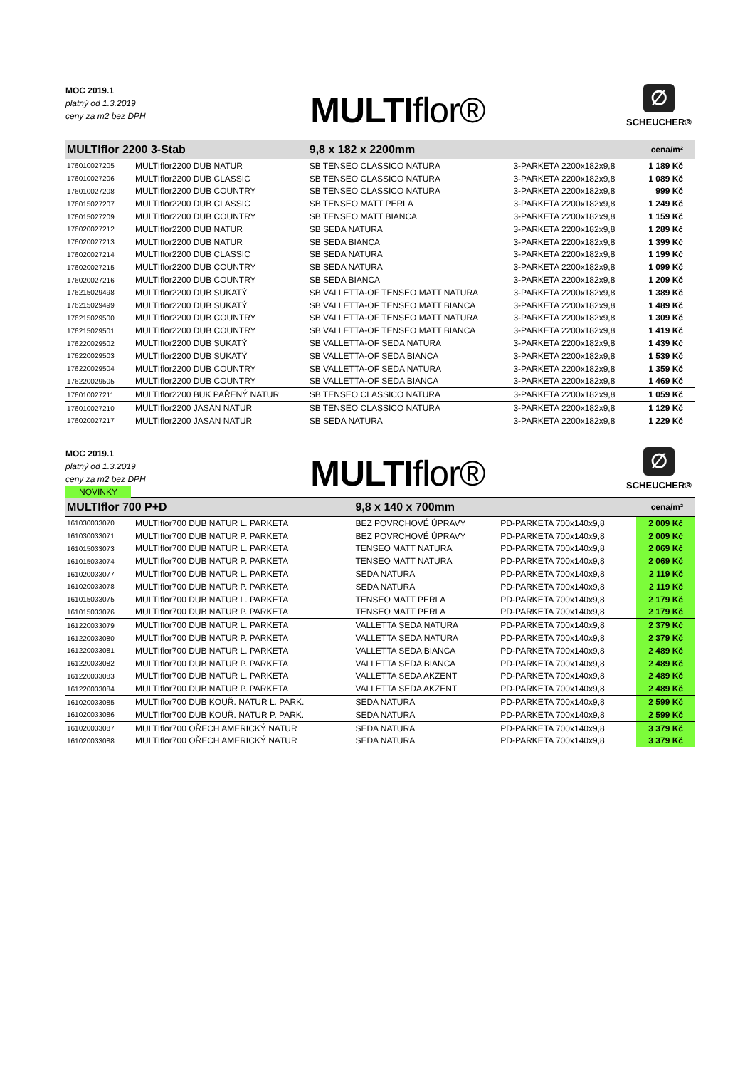MOC 2019.1
platný od 1.3.2019
ceny za m2 bez DPH
MULTIflor®
∅
SCHEUCHER®
| MULTIflor 2200 3-Stab | | 9,8 x 182 x 2200mm | | cena/m² |
| 176010027205 | MULTIflor2200 DUB NATUR | SB TENSEO CLASSICO NATURA | 3-PARKETA 2200x182x9,8 | 1 189 Kč |
| 176010027206 | MULTIflor2200 DUB CLASSIC | SB TENSEO CLASSICO NATURA | 3-PARKETA 2200x182x9,8 | 1 089 Kč |
| 176010027208 | MULTIflor2200 DUB COUNTRY | SB TENSEO CLASSICO NATURA | 3-PARKETA 2200x182x9,8 | 999 Kč |
| 176015027207 | MULTIflor2200 DUB CLASSIC | SB TENSEO MATT PERLA | 3-PARKETA 2200x182x9,8 | 1 249 Kč |
| 176015027209 | MULTIflor2200 DUB COUNTRY | SB TENSEO MATT BIANCA | 3-PARKETA 2200x182x9,8 | 1 159 Kč |
| 176020027212 | MULTIflor2200 DUB NATUR | SB SEDA NATURA | 3-PARKETA 2200x182x9,8 | 1 289 Kč |
| 176020027213 | MULTIflor2200 DUB NATUR | SB SEDA BIANCA | 3-PARKETA 2200x182x9,8 | 1 399 Kč |
| 176020027214 | MULTIflor2200 DUB CLASSIC | SB SEDA NATURA | 3-PARKETA 2200x182x9,8 | 1 199 Kč |
| 176020027215 | MULTIflor2200 DUB COUNTRY | SB SEDA NATURA | 3-PARKETA 2200x182x9,8 | 1 099 Kč |
| 176020027216 | MULTIflor2200 DUB COUNTRY | SB SEDA BIANCA | 3-PARKETA 2200x182x9,8 | 1 209 Kč |
| 176215029498 | MULTIflor2200 DUB SUKATÝ | SB VALLETTA-OF TENSEO MATT NATURA | 3-PARKETA 2200x182x9,8 | 1 389 Kč |
| 176215029499 | MULTIflor2200 DUB SUKATÝ | SB VALLETTA-OF TENSEO MATT BIANCA | 3-PARKETA 2200x182x9,8 | 1 489 Kč |
| 176215029500 | MULTIflor2200 DUB COUNTRY | SB VALLETTA-OF TENSEO MATT NATURA | 3-PARKETA 2200x182x9,8 | 1 309 Kč |
| 176215029501 | MULTIflor2200 DUB COUNTRY | SB VALLETTA-OF TENSEO MATT BIANCA | 3-PARKETA 2200x182x9,8 | 1 419 Kč |
| 176220029502 | MULTIflor2200 DUB SUKATÝ | SB VALLETTA-OF SEDA NATURA | 3-PARKETA 2200x182x9,8 | 1 439 Kč |
| 176220029503 | MULTIflor2200 DUB SUKATÝ | SB VALLETTA-OF SEDA BIANCA | 3-PARKETA 2200x182x9,8 | 1 539 Kč |
| 176220029504 | MULTIflor2200 DUB COUNTRY | SB VALLETTA-OF SEDA NATURA | 3-PARKETA 2200x182x9,8 | 1 359 Kč |
| 176220029505 | MULTIflor2200 DUB COUNTRY | SB VALLETTA-OF SEDA BIANCA | 3-PARKETA 2200x182x9,8 | 1 469 Kč |
| 176010027211 | MULTIflor2200 BUK PAŘENÝ NATUR | SB TENSEO CLASSICO NATURA | 3-PARKETA 2200x182x9,8 | 1 059 Kč |
| 176010027210 | MULTIflor2200 JASAN NATUR | SB TENSEO CLASSICO NATURA | 3-PARKETA 2200x182x9,8 | 1 129 Kč |
| 176020027217 | MULTIflor2200 JASAN NATUR | SB SEDA NATURA | 3-PARKETA 2200x182x9,8 | 1 229 Kč |
MOC 2019.1
platný od 1.3.2019
ceny za m2 bez DPH
NOVINKY
MULTIflor®
∅
SCHEUCHER®
| MULTIflor 700 P+D | | 9,8 x 140 x 700mm | | cena/m² |
| 161030033070 | MULTIflor700 DUB NATUR L. PARKETA | BEZ POVRCHOVÉ ÚPRAVY | PD-PARKETA 700x140x9,8 | 2 009 Kč |
| 161030033071 | MULTIflor700 DUB NATUR P. PARKETA | BEZ POVRCHOVÉ ÚPRAVY | PD-PARKETA 700x140x9,8 | 2 009 Kč |
| 161015033073 | MULTIflor700 DUB NATUR L. PARKETA | TENSEO MATT NATURA | PD-PARKETA 700x140x9,8 | 2 069 Kč |
| 161015033074 | MULTIflor700 DUB NATUR P. PARKETA | TENSEO MATT NATURA | PD-PARKETA 700x140x9,8 | 2 069 Kč |
| 161020033077 | MULTIflor700 DUB NATUR L. PARKETA | SEDA NATURA | PD-PARKETA 700x140x9,8 | 2 119 Kč |
| 161020033078 | MULTIflor700 DUB NATUR P. PARKETA | SEDA NATURA | PD-PARKETA 700x140x9,8 | 2 119 Kč |
| 161015033075 | MULTIflor700 DUB NATUR L. PARKETA | TENSEO MATT PERLA | PD-PARKETA 700x140x9,8 | 2 179 Kč |
| 161015033076 | MULTIflor700 DUB NATUR P. PARKETA | TENSEO MATT PERLA | PD-PARKETA 700x140x9,8 | 2 179 Kč |
| 161220033079 | MULTIflor700 DUB NATUR L. PARKETA | VALLETTA SEDA NATURA | PD-PARKETA 700x140x9,8 | 2 379 Kč |
| 161220033080 | MULTIflor700 DUB NATUR P. PARKETA | VALLETTA SEDA NATURA | PD-PARKETA 700x140x9,8 | 2 379 Kč |
| 161220033081 | MULTIflor700 DUB NATUR L. PARKETA | VALLETTA SEDA BIANCA | PD-PARKETA 700x140x9,8 | 2 489 Kč |
| 161220033082 | MULTIflor700 DUB NATUR P. PARKETA | VALLETTA SEDA BIANCA | PD-PARKETA 700x140x9,8 | 2 489 Kč |
| 161220033083 | MULTIflor700 DUB NATUR L. PARKETA | VALLETTA SEDA AKZENT | PD-PARKETA 700x140x9,8 | 2 489 Kč |
| 161220033084 | MULTIflor700 DUB NATUR P. PARKETA | VALLETTA SEDA AKZENT | PD-PARKETA 700x140x9,8 | 2 489 Kč |
| 161020033085 | MULTIflor700 DUB KOUŘ. NATUR L. PARK. | SEDA NATURA | PD-PARKETA 700x140x9,8 | 2 599 Kč |
| 161020033086 | MULTIflor700 DUB KOUŘ. NATUR P. PARK. | SEDA NATURA | PD-PARKETA 700x140x9,8 | 2 599 Kč |
| 161020033087 | MULTIflor700 OŘECH AMERICKÝ NATUR | SEDA NATURA | PD-PARKETA 700x140x9,8 | 3 379 Kč |
| 161020033088 | MULTIflor700 OŘECH AMERICKÝ NATUR | SEDA NATURA | PD-PARKETA 700x140x9,8 | 3 379 Kč |